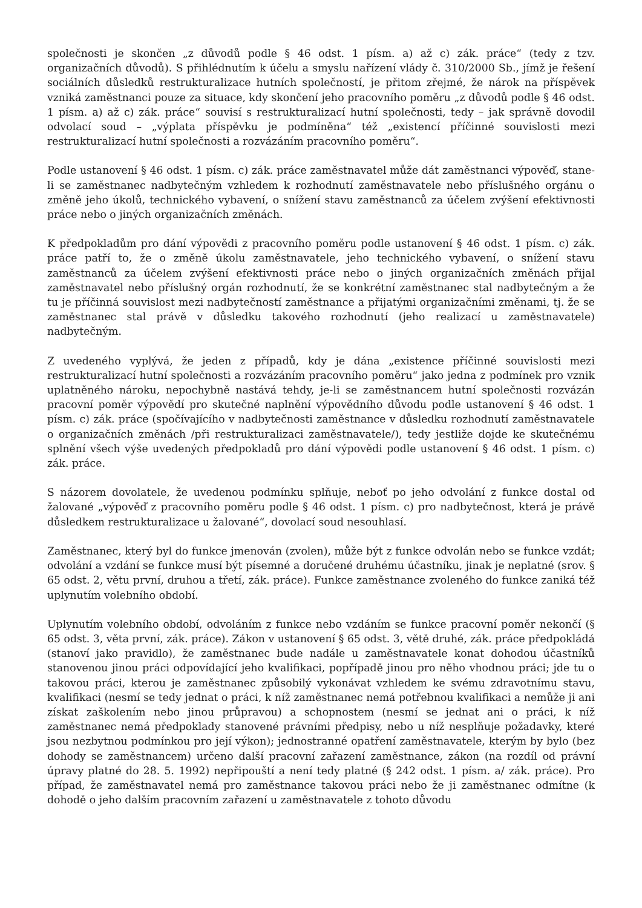společnosti je skončen „z důvodů podle § 46 odst. 1 písm. a) až c) zák. práce“ (tedy z tzv. organizačních důvodů). S přihlédnutím k účelu a smyslu nařízení vlády č. 310/2000 Sb., jímž je řešení sociálních důsledků restrukturalizace hutních společností, je přitom zřejmé, že nárok na příspěvek vzniká zaměstnanci pouze za situace, kdy skončení jeho pracovního poměru „z důvodů podle § 46 odst. 1 písm. a) až c) zák. práce“ souvisí s restrukturalizací hutní společnosti, tedy – jak správně dovodil odvolací soud – „výplata příspěvku je podmíněna“ též „existencí příčinné souvislosti mezi restrukturalizací hutní společnosti a rozvázáním pracovního poměru“.
Podle ustanovení § 46 odst. 1 písm. c) zák. práce zaměstnavatel může dát zaměstnanci výpověď, stane-li se zaměstnanec nadbytečným vzhledem k rozhodnutí zaměstnavatele nebo příslušného orgánu o změně jeho úkolů, technického vybavení, o snížení stavu zaměstnanců za účelem zvýšení efektivnosti práce nebo o jiných organizačních změnách.
K předpokladům pro dání výpovědi z pracovního poměru podle ustanovení § 46 odst. 1 písm. c) zák. práce patří to, že o změně úkolu zaměstnavatele, jeho technického vybavení, o snížení stavu zaměstnanců za účelem zvýšení efektivnosti práce nebo o jiných organizačních změnách přijal zaměstnavatel nebo příslušný orgán rozhodnutí, že se konkrétní zaměstnanec stal nadbytečným a že tu je příčinná souvislost mezi nadbytečností zaměstnance a přijatými organizačními změnami, tj. že se zaměstnanec stal právě v důsledku takového rozhodnutí (jeho realizací u zaměstnavatele) nadbytečným.
Z uvedeného vyplývá, že jeden z případů, kdy je dána „existence příčinné souvislosti mezi restrukturalizací hutní společnosti a rozvázáním pracovního poměru“ jako jedna z podmínek pro vznik uplatněného nároku, nepochybně nastává tehdy, je-li se zaměstnancem hutní společnosti rozvázán pracovní poměr výpovědí pro skutečné naplnění výpovědního důvodu podle ustanovení § 46 odst. 1 písm. c) zák. práce (spočívajícího v nadbytečnosti zaměstnance v důsledku rozhodnutí zaměstnavatele o organizačních změnách /při restrukturalizaci zaměstnavatele/), tedy jestliže dojde ke skutečnému splnění všech výše uvedených předpokladů pro dání výpovědi podle ustanovení § 46 odst. 1 písm. c) zák. práce.
S názorem dovolatele, že uvedenou podmínku splňuje, neboť po jeho odvolání z funkce dostal od žalované „výpověď z pracovního poměru podle § 46 odst. 1 písm. c) pro nadbytečnost, která je právě důsledkem restrukturalizace u žalované“, dovolací soud nesouhlasí.
Zaměstnanec, který byl do funkce jmenován (zvolen), může být z funkce odvolán nebo se funkce vzdát; odvolání a vzdání se funkce musí být písemné a doručené druhému účastníku, jinak je neplatné (srov. § 65 odst. 2, větu první, druhou a třetí, zák. práce). Funkce zaměstnance zvoleného do funkce zaniká též uplynutím volebního období.
Uplynutím volebního období, odvoláním z funkce nebo vzdáním se funkce pracovní poměr nekončí (§ 65 odst. 3, věta první, zák. práce). Zákon v ustanovení § 65 odst. 3, větě druhé, zák. práce předpokládá (stanoví jako pravidlo), že zaměstnanec bude nadále u zaměstnavatele konat dohodou účastníků stanovenou jinou práci odpovídající jeho kvalifikaci, popřípadě jinou pro něho vhodnou práci; jde tu o takovou práci, kterou je zaměstnanec způsobilý vykonávat vzhledem ke svému zdravotnímu stavu, kvalifikaci (nesmí se tedy jednat o práci, k níž zaměstnanec nemá potřebnou kvalifikaci a nemůže ji ani získat zaškolením nebo jinou průpravou) a schopnostem (nesmí se jednat ani o práci, k níž zaměstnanec nemá předpoklady stanovené právními předpisy, nebo u níž nesplňuje požadavky, které jsou nezbytnou podmínkou pro její výkon); jednostranné opatření zaměstnavatele, kterým by bylo (bez dohody se zaměstnancem) určeno další pracovní zařazení zaměstnance, zákon (na rozdíl od právní úpravy platné do 28. 5. 1992) nepřipouští a není tedy platné (§ 242 odst. 1 písm. a/ zák. práce). Pro případ, že zaměstnavatel nemá pro zaměstnance takovou práci nebo že ji zaměstnanec odmítne (k dohodě o jeho dalším pracovním zařazení u zaměstnavatele z tohoto důvodu